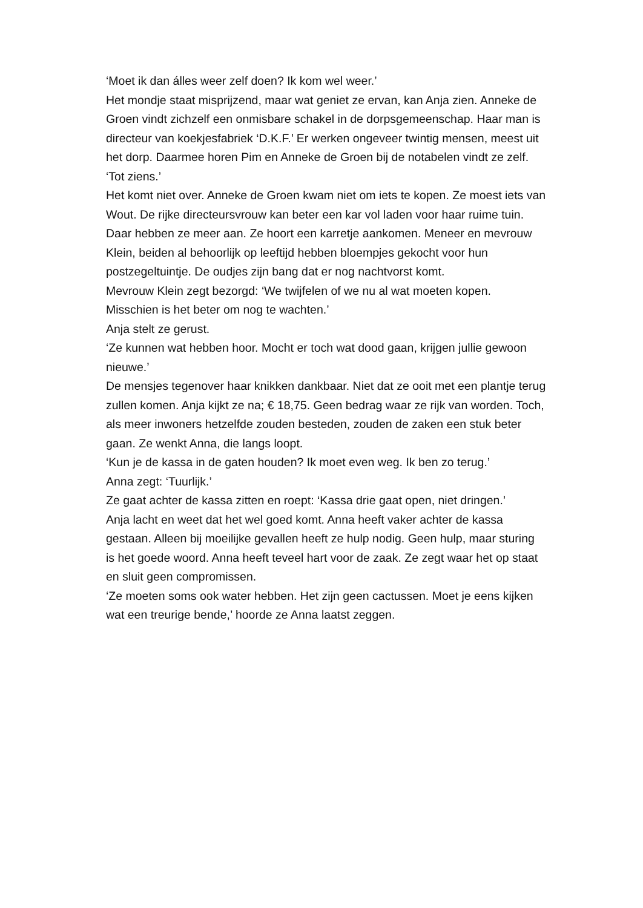‘Moet ik dan álles weer zelf doen? Ik kom wel weer.’
Het mondje staat misprijzend, maar wat geniet ze ervan, kan Anja zien. Anneke de Groen vindt zichzelf een onmisbare schakel in de dorpsgemeenschap. Haar man is directeur van koekjesfabriek ‘D.K.F.’ Er werken ongeveer twintig mensen, meest uit het dorp. Daarmee horen Pim en Anneke de Groen bij de notabelen vindt ze zelf.
‘Tot ziens.’
Het komt niet over. Anneke de Groen kwam niet om iets te kopen. Ze moest iets van Wout. De rijke directeursvrouw kan beter een kar vol laden voor haar ruime tuin. Daar hebben ze meer aan. Ze hoort een karretje aankomen. Meneer en mevrouw Klein, beiden al behoorlijk op leeftijd hebben bloempjes gekocht voor hun postzegeltuintje. De oudjes zijn bang dat er nog nachtvorst komt.
Mevrouw Klein zegt bezorgd: ‘We twijfelen of we nu al wat moeten kopen. Misschien is het beter om nog te wachten.’
Anja stelt ze gerust.
‘Ze kunnen wat hebben hoor. Mocht er toch wat dood gaan, krijgen jullie gewoon nieuwe.’
De mensjes tegenover haar knikken dankbaar. Niet dat ze ooit met een plantje terug zullen komen. Anja kijkt ze na; € 18,75. Geen bedrag waar ze rijk van worden. Toch, als meer inwoners hetzelfde zouden besteden, zouden de zaken een stuk beter gaan. Ze wenkt Anna, die langs loopt.
‘Kun je de kassa in de gaten houden? Ik moet even weg. Ik ben zo terug.’
Anna zegt: ‘Tuurlijk.’
Ze gaat achter de kassa zitten en roept: ‘Kassa drie gaat open, niet dringen.’
Anja lacht en weet dat het wel goed komt. Anna heeft vaker achter de kassa gestaan. Alleen bij moeilijke gevallen heeft ze hulp nodig. Geen hulp, maar sturing is het goede woord. Anna heeft teveel hart voor de zaak. Ze zegt waar het op staat en sluit geen compromissen.
‘Ze moeten soms ook water hebben. Het zijn geen cactussen. Moet je eens kijken wat een treurige bende,’ hoorde ze Anna laatst zeggen.